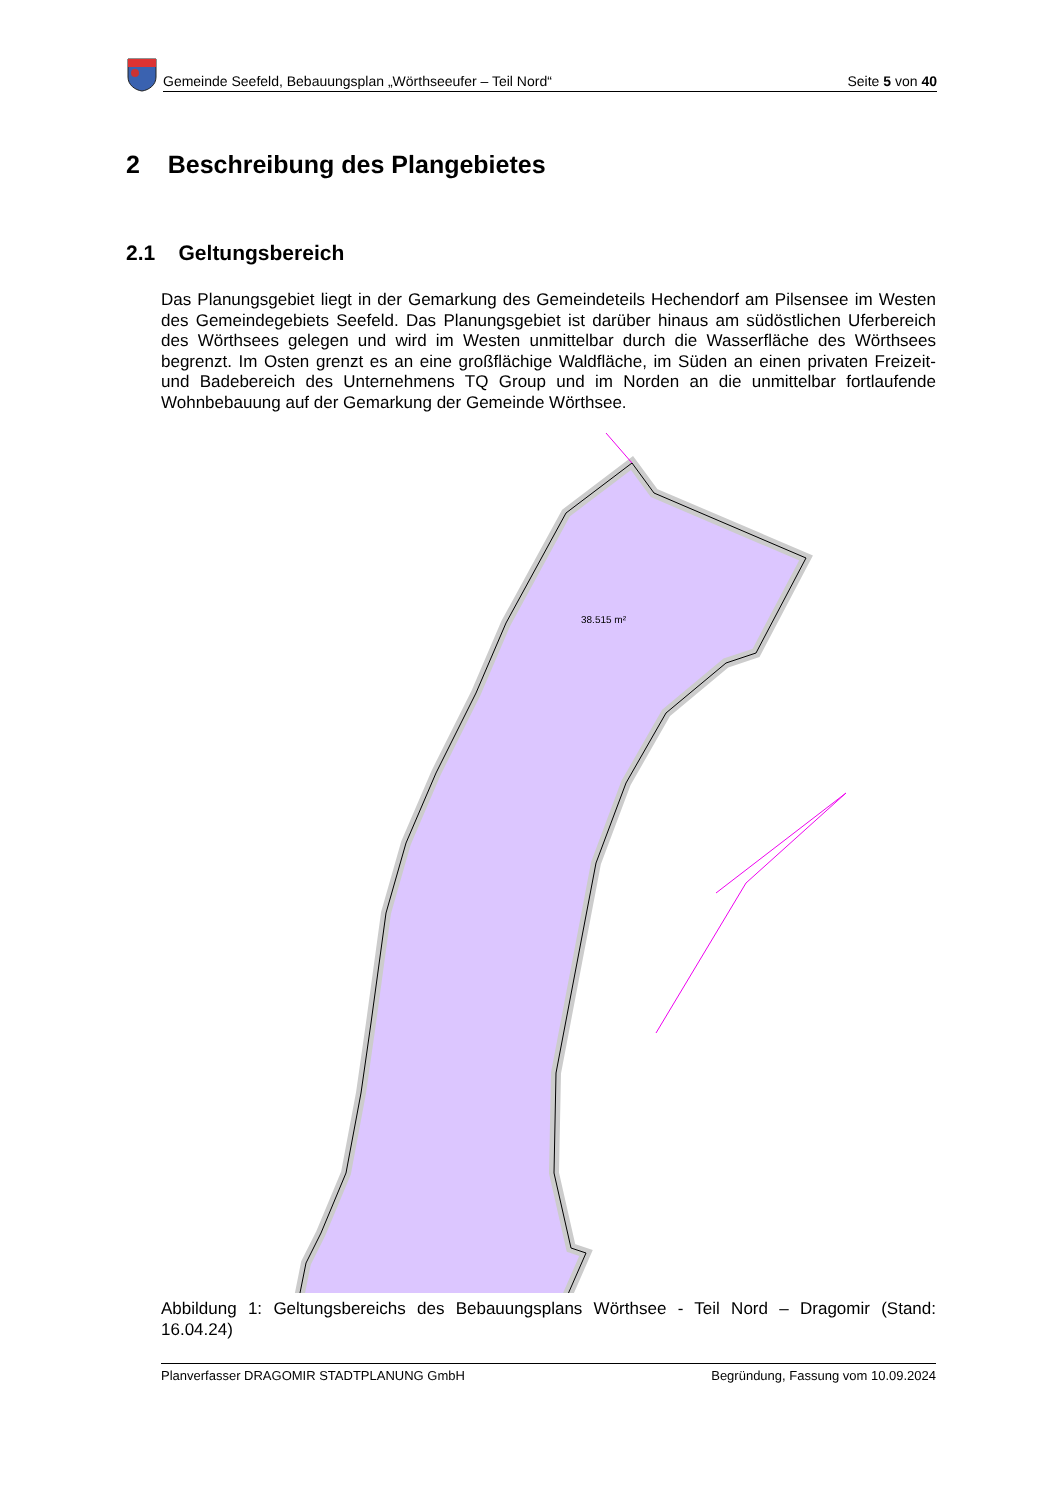Gemeinde Seefeld, Bebauungsplan „Wörthseeufer – Teil Nord“Seite 5 von 40
2 Beschreibung des Plangebietes
2.1 Geltungsbereich
Das Planungsgebiet liegt in der Gemarkung des Gemeindeteils Hechendorf am Pilsensee im Westen des Gemeindegebiets Seefeld. Das Planungsgebiet ist darüber hinaus am südöstlichen Uferbereich des Wörthsees gelegen und wird im Westen unmittelbar durch die Wasserfläche des Wörthsees begrenzt. Im Osten grenzt es an eine großflächige Waldfläche, im Süden an einen privaten Freizeit- und Badebereich des Unternehmens TQ Group und im Norden an die unmittelbar fortlaufende Wohnbebauung auf der Gemarkung der Gemeinde Wörthsee.
38.515 m²
Abbildung 1: Geltungsbereichs des Bebauungsplans Wörthsee - Teil Nord – Dragomir (Stand: 16.04.24)
Planverfasser DRAGOMIR STADTPLANUNG GmbH Begründung, Fassung vom 10.09.2024